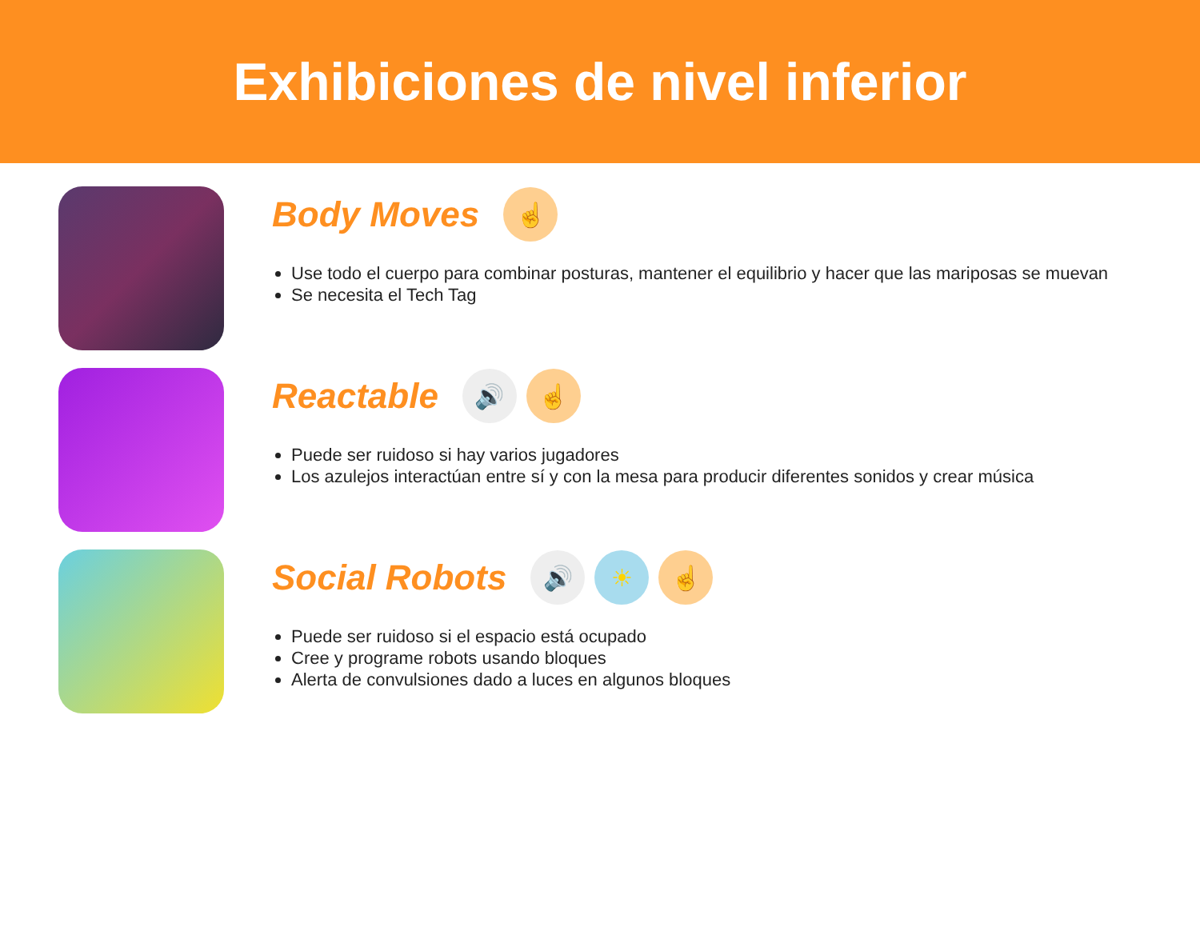Exhibiciones de nivel inferior
Body Moves
☝
Use todo el cuerpo para combinar posturas, mantener el equilibrio y hacer que las mariposas se muevan
Se necesita el Tech Tag
Reactable
🔊 ☝
Puede ser ruidoso si hay varios jugadores
Los azulejos interactúan entre sí y con la mesa para producir diferentes sonidos y crear música
Social Robots
🔊 ☀ ☝
Puede ser ruidoso si el espacio está ocupado
Cree y programe robots usando bloques
Alerta de convulsiones dado a luces en algunos bloques